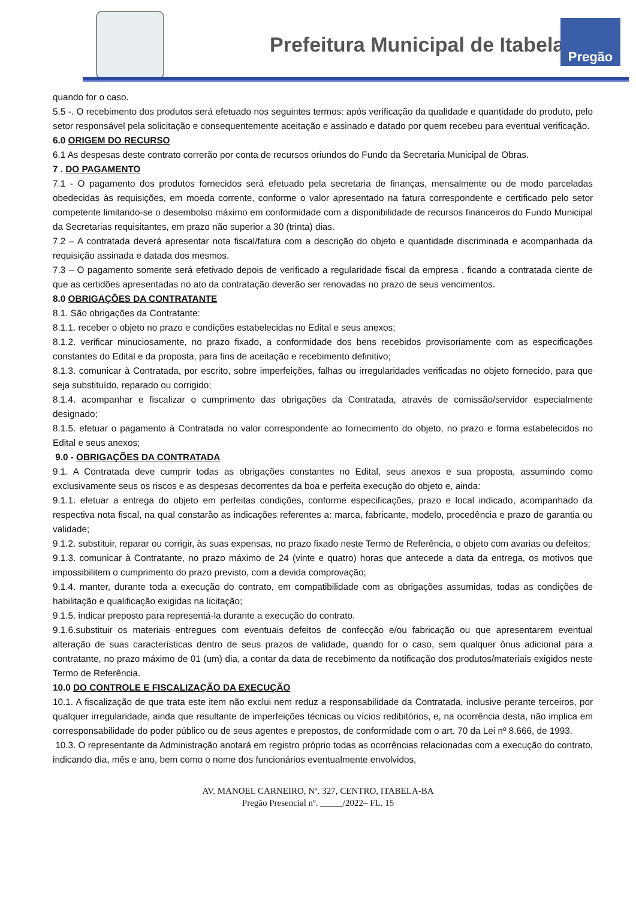Prefeitura Municipal de Itabela
Pregão
quando for o caso.
5.5 -. O recebimento dos produtos será efetuado nos seguintes termos: após verificação da qualidade e quantidade do produto, pelo setor responsável pela solicitação e consequentemente aceitação e assinado e datado por quem recebeu para eventual verificação.
6.0 ORIGEM DO RECURSO
6.1 As despesas deste contrato correrão por conta de recursos oriundos do Fundo da Secretaria Municipal de Obras.
7 . DO PAGAMENTO
7.1 - O pagamento dos produtos fornecidos será efetuado pela secretaria de finanças, mensalmente ou de modo parceladas obedecidas às requisições, em moeda corrente, conforme o valor apresentado na fatura correspondente e certificado pelo setor competente limitando-se o desembolso máximo em conformidade com a disponibilidade de recursos financeiros do Fundo Municipal da Secretarias requisitantes, em prazo não superior a 30 (trinta) dias.
7.2 – A contratada deverá apresentar nota fiscal/fatura com a descrição do objeto e quantidade discriminada e acompanhada da requisição assinada e datada dos mesmos.
7.3 – O pagamento somente será efetivado depois de verificado a regularidade fiscal da empresa , ficando a contratada ciente de que as certidões apresentadas no ato da contratação deverão ser renovadas no prazo de seus vencimentos.
8.0 OBRIGAÇÕES DA CONTRATANTE
8.1. São obrigações da Contratante:
8.1.1. receber o objeto no prazo e condições estabelecidas no Edital e seus anexos;
8.1.2. verificar minuciosamente, no prazo fixado, a conformidade dos bens recebidos provisoriamente com as especificações constantes do Edital e da proposta, para fins de aceitação e recebimento definitivo;
8.1.3. comunicar à Contratada, por escrito, sobre imperfeições, falhas ou irregularidades verificadas no objeto fornecido, para que seja substituído, reparado ou corrigido;
8.1.4. acompanhar e fiscalizar o cumprimento das obrigações da Contratada, através de comissão/servidor especialmente designado;
8.1.5. efetuar o pagamento à Contratada no valor correspondente ao fornecimento do objeto, no prazo e forma estabelecidos no Edital e seus anexos;
9.0 - OBRIGAÇÕES DA CONTRATADA
9.1. A Contratada deve cumprir todas as obrigações constantes no Edital, seus anexos e sua proposta, assumindo como exclusivamente seus os riscos e as despesas decorrentes da boa e perfeita execução do objeto e, ainda:
9.1.1. efetuar a entrega do objeto em perfeitas condições, conforme especificações, prazo e local indicado, acompanhado da respectiva nota fiscal, na qual constarão as indicações referentes a: marca, fabricante, modelo, procedência e prazo de garantia ou validade;
9.1.2. substituir, reparar ou corrigir, às suas expensas, no prazo fixado neste Termo de Referência, o objeto com avarias ou defeitos;
9.1.3. comunicar à Contratante, no prazo máximo de 24 (vinte e quatro) horas que antecede a data da entrega, os motivos que impossibilitem o cumprimento do prazo previsto, com a devida comprovação;
9.1.4. manter, durante toda a execução do contrato, em compatibilidade com as obrigações assumidas, todas as condições de habilitação e qualificação exigidas na licitação;
9.1.5. indicar preposto para representá-la durante a execução do contrato.
9.1.6.substituir os materiais entregues com eventuais defeitos de confecção e/ou fabricação ou que apresentarem eventual alteração de suas características dentro de seus prazos de validade, quando for o caso, sem qualquer ônus adicional para a contratante, no prazo máximo de 01 (um) dia, a contar da data de recebimento da notificação dos produtos/materiais exigidos neste Termo de Referência.
10.0 DO CONTROLE E FISCALIZAÇÃO DA EXECUÇÃO
10.1. A fiscalização de que trata este item não exclui nem reduz a responsabilidade da Contratada, inclusive perante terceiros, por qualquer irregularidade, ainda que resultante de imperfeições técnicas ou vícios redibitórios, e, na ocorrência desta, não implica em corresponsabilidade do poder público ou de seus agentes e prepostos, de conformidade com o art. 70 da Lei nº 8.666, de 1993.
10.3. O representante da Administração anotará em registro próprio todas as ocorrências relacionadas com a execução do contrato, indicando dia, mês e ano, bem como o nome dos funcionários eventualmente envolvidos,
AV. MANOEL CARNEIRO, Nº. 327, CENTRO, ITABELA-BA
Pregão Presencial nº. _____/2022– FL. 15